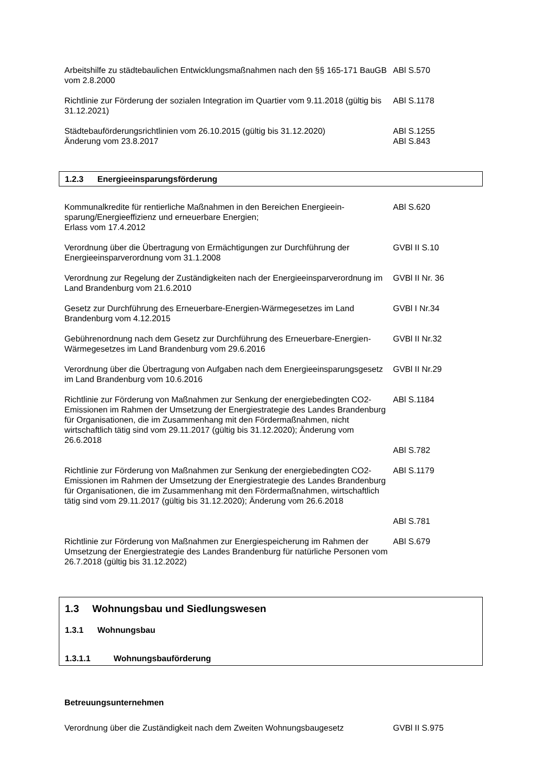Arbeitshilfe zu städtebaulichen Entwicklungsmaßnahmen nach den §§ 165-171 BauGB vom 2.8.2000
ABl S.570
Richtlinie zur Förderung der sozialen Integration im Quartier vom 9.11.2018 (gültig bis 31.12.2021)
ABl S.1178
Städtebauförderungsrichtlinien vom 26.10.2015 (gültig bis 31.12.2020)
Änderung vom 23.8.2017
ABl S.1255
ABl S.843
1.2.3 Energieeinsparungsförderung
Kommunalkredite für rentierliche Maßnahmen in den Bereichen Energieein-sparung/Energieeffizienz und erneuerbare Energien;
Erlass vom 17.4.2012
ABl S.620
Verordnung über die Übertragung von Ermächtigungen zur Durchführung der Energieeinsparverordnung vom 31.1.2008
GVBl II S.10
Verordnung zur Regelung der Zuständigkeiten nach der Energieeinsparverordnung im Land Brandenburg vom 21.6.2010
GVBl II Nr. 36
Gesetz zur Durchführung des Erneuerbare-Energien-Wärmegesetzes im Land Brandenburg vom 4.12.2015
GVBl I Nr.34
Gebührenordnung nach dem Gesetz zur Durchführung des Erneuerbare-Energien-Wärmegesetzes im Land Brandenburg vom 29.6.2016
GVBl II Nr.32
Verordnung über die Übertragung von Aufgaben nach dem Energieeinsparungsgesetz im Land Brandenburg vom 10.6.2016
GVBl II Nr.29
Richtlinie zur Förderung von Maßnahmen zur Senkung der energiebedingten CO2-Emissionen im Rahmen der Umsetzung der Energiestrategie des Landes Brandenburg für Organisationen, die im Zusammenhang mit den Fördermaßnahmen, nicht wirtschaftlich tätig sind vom 29.11.2017 (gültig bis 31.12.2020); Änderung vom 26.6.2018
ABl S.1184
ABl S.782
Richtlinie zur Förderung von Maßnahmen zur Senkung der energiebedingten CO2-Emissionen im Rahmen der Umsetzung der Energiestrategie des Landes Brandenburg für Organisationen, die im Zusammenhang mit den Fördermaßnahmen, wirtschaftlich tätig sind vom 29.11.2017 (gültig bis 31.12.2020); Änderung vom 26.6.2018
ABl S.1179
ABl S.781
Richtlinie zur Förderung von Maßnahmen zur Energiespeicherung im Rahmen der Umsetzung der Energiestrategie des Landes Brandenburg für natürliche Personen vom 26.7.2018 (gültig bis 31.12.2022)
ABl S.679
1.3 Wohnungsbau und Siedlungswesen
1.3.1 Wohnungsbau
1.3.1.1 Wohnungsbauförderung
Betreuungsunternehmen
Verordnung über die Zuständigkeit nach dem Zweiten Wohnungsbaugesetz
GVBl II S.975